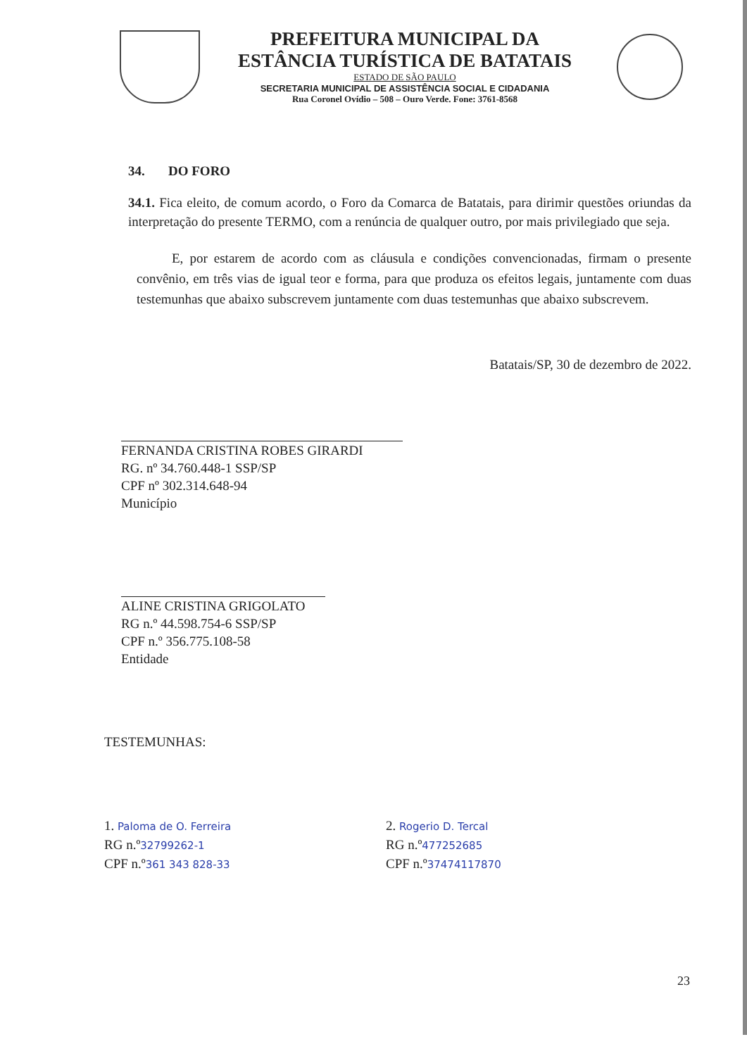PREFEITURA MUNICIPAL DA
ESTÂNCIA TURÍSTICA DE BATATAIS
ESTADO DE SÃO PAULO
SECRETARIA MUNICIPAL DE ASSISTÊNCIA SOCIAL E CIDADANIA
Rua Coronel Ovídio – 508 – Ouro Verde. Fone: 3761-8568
34. DO FORO
34.1. Fica eleito, de comum acordo, o Foro da Comarca de Batatais, para dirimir questões oriundas da interpretação do presente TERMO, com a renúncia de qualquer outro, por mais privilegiado que seja.
E, por estarem de acordo com as cláusula e condições convencionadas, firmam o presente convênio, em três vias de igual teor e forma, para que produza os efeitos legais, juntamente com duas testemunhas que abaixo subscrevem juntamente com duas testemunhas que abaixo subscrevem.
Batatais/SP, 30 de dezembro de 2022.
FERNANDA CRISTINA ROBES GIRARDI
RG. nº 34.760.448-1 SSP/SP
CPF nº 302.314.648-94
Município
ALINE CRISTINA GRIGOLATO
RG n.º 44.598.754-6 SSP/SP
CPF n.º 356.775.108-58
Entidade
TESTEMUNHAS:
1. Paloma de O. Ferreira
RG n.º32799262-1
CPF n.º361 343 828-33
2. Rogerio D. Tercal
RG n.º477252685
CPF n.º37474117870
23